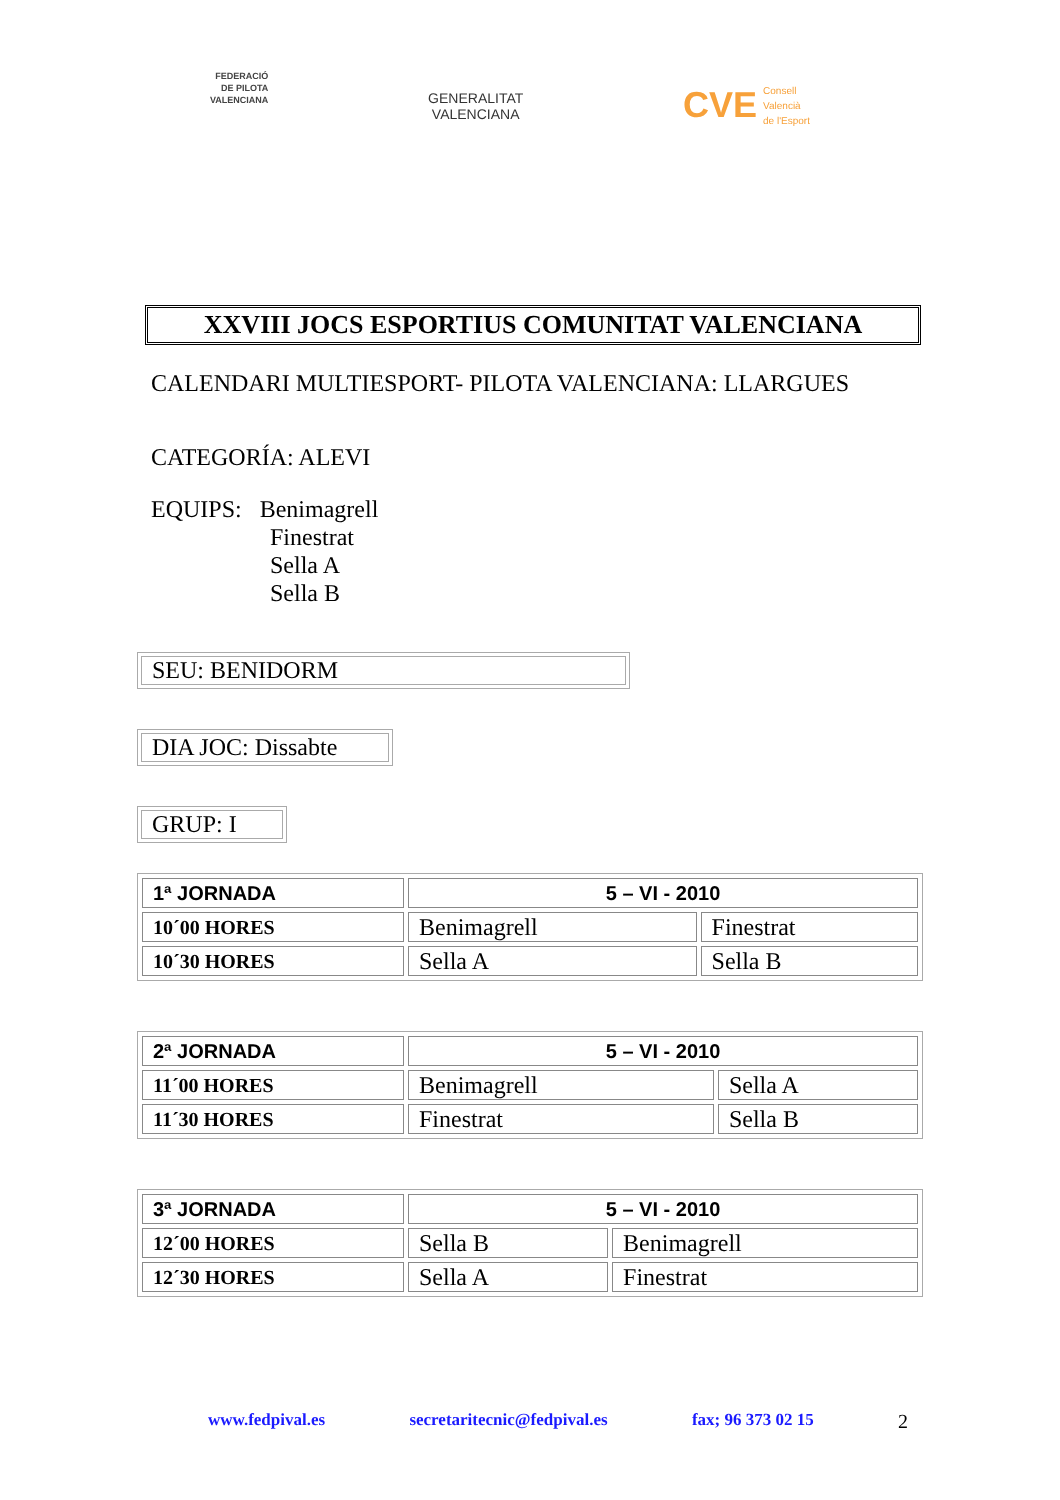FEDERACIÓ
DE PILOTA
VALENCIANA
GENERALITAT
VALENCIANA
CVE Consell
Valencià
de l'Esport
XXVIII JOCS ESPORTIUS COMUNITAT VALENCIANA
CALENDARI MULTIESPORT- PILOTA VALENCIANA: LLARGUES
CATEGORÍA: ALEVI
EQUIPS: Benimagrell
Finestrat
Sella A
Sella B
SEU: BENIDORM
DIA JOC: Dissabte
GRUP: I
| 1ª JORNADA | 5 – VI - 2010 | |
| 10´00 HORES | Benimagrell | Finestrat |
| 10´30 HORES | Sella A | Sella B |
| 2ª JORNADA | 5 – VI - 2010 | |
| 11´00 HORES | Benimagrell | Sella A |
| 11´30 HORES | Finestrat | Sella B |
| 3ª JORNADA | 5 – VI - 2010 | |
| 12´00 HORES | Sella B | Benimagrell |
| 12´30 HORES | Sella A | Finestrat |
www.fedpival.es secretaritecnic@fedpival.es fax; 96 373 02 15 2